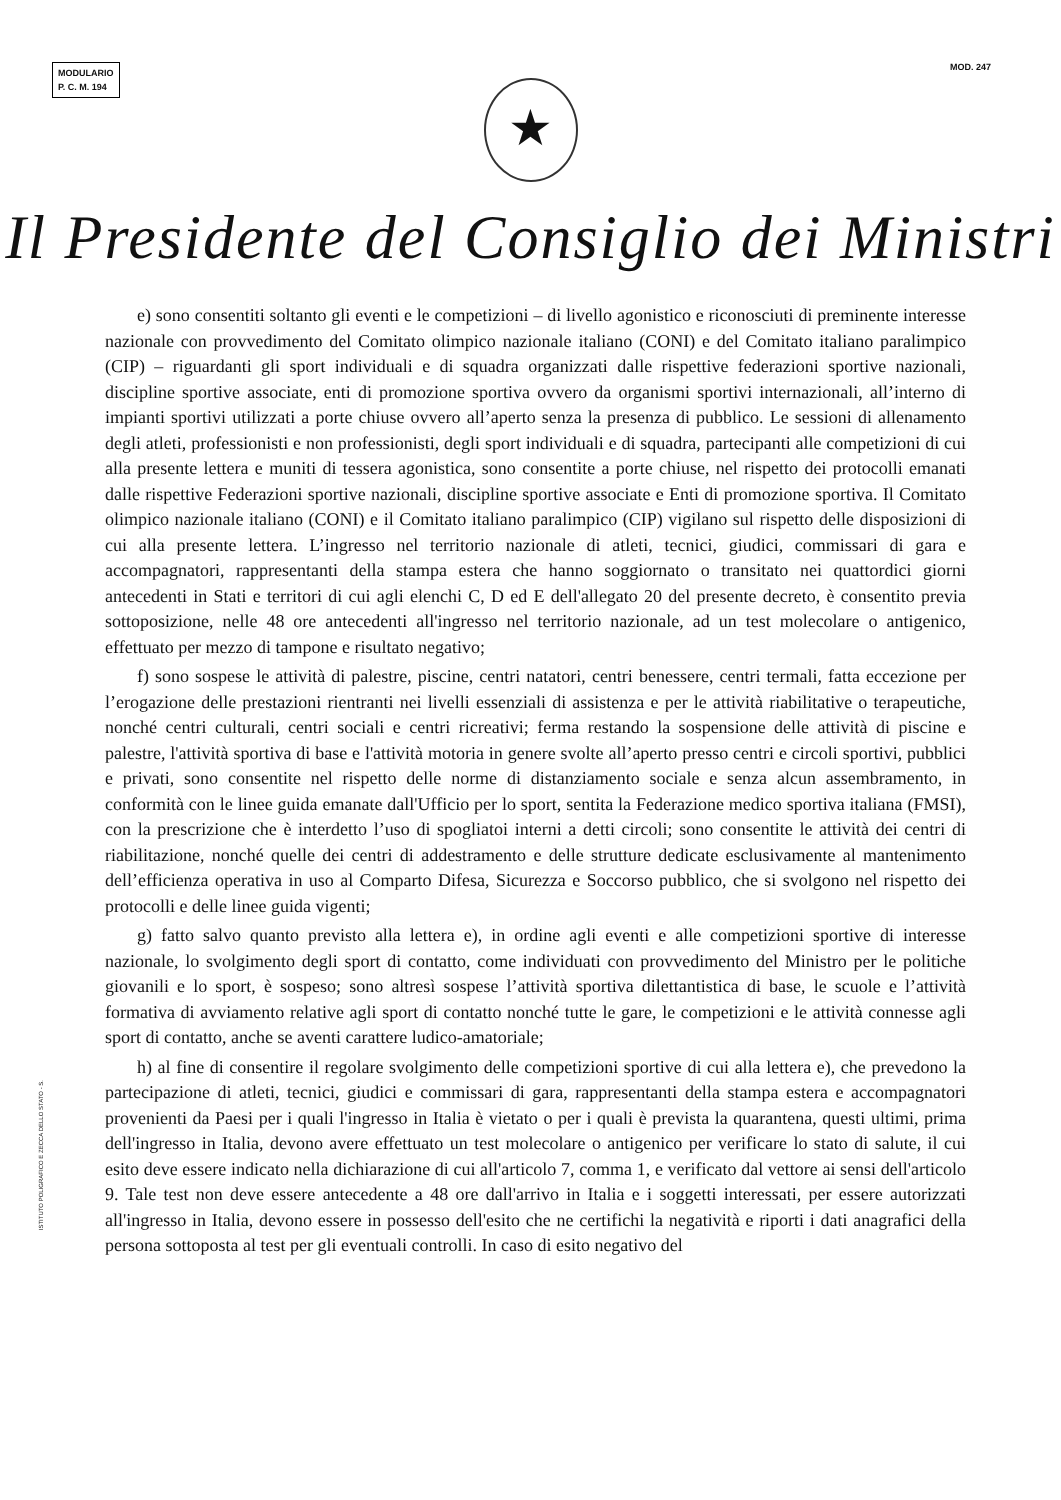MODULARIO
P. C. M. 194
MOD. 247
★
Il Presidente del Consiglio dei Ministri
e) sono consentiti soltanto gli eventi e le competizioni – di livello agonistico e riconosciuti di preminente interesse nazionale con provvedimento del Comitato olimpico nazionale italiano (CONI) e del Comitato italiano paralimpico (CIP) – riguardanti gli sport individuali e di squadra organizzati dalle rispettive federazioni sportive nazionali, discipline sportive associate, enti di promozione sportiva ovvero da organismi sportivi internazionali, all’interno di impianti sportivi utilizzati a porte chiuse ovvero all’aperto senza la presenza di pubblico. Le sessioni di allenamento degli atleti, professionisti e non professionisti, degli sport individuali e di squadra, partecipanti alle competizioni di cui alla presente lettera e muniti di tessera agonistica, sono consentite a porte chiuse, nel rispetto dei protocolli emanati dalle rispettive Federazioni sportive nazionali, discipline sportive associate e Enti di promozione sportiva. Il Comitato olimpico nazionale italiano (CONI) e il Comitato italiano paralimpico (CIP) vigilano sul rispetto delle disposizioni di cui alla presente lettera. L’ingresso nel territorio nazionale di atleti, tecnici, giudici, commissari di gara e accompagnatori, rappresentanti della stampa estera che hanno soggiornato o transitato nei quattordici giorni antecedenti in Stati e territori di cui agli elenchi C, D ed E dell'allegato 20 del presente decreto, è consentito previa sottoposizione, nelle 48 ore antecedenti all'ingresso nel territorio nazionale, ad un test molecolare o antigenico, effettuato per mezzo di tampone e risultato negativo;
f) sono sospese le attività di palestre, piscine, centri natatori, centri benessere, centri termali, fatta eccezione per l’erogazione delle prestazioni rientranti nei livelli essenziali di assistenza e per le attività riabilitative o terapeutiche, nonché centri culturali, centri sociali e centri ricreativi; ferma restando la sospensione delle attività di piscine e palestre, l'attività sportiva di base e l'attività motoria in genere svolte all’aperto presso centri e circoli sportivi, pubblici e privati, sono consentite nel rispetto delle norme di distanziamento sociale e senza alcun assembramento, in conformità con le linee guida emanate dall'Ufficio per lo sport, sentita la Federazione medico sportiva italiana (FMSI), con la prescrizione che è interdetto l’uso di spogliatoi interni a detti circoli; sono consentite le attività dei centri di riabilitazione, nonché quelle dei centri di addestramento e delle strutture dedicate esclusivamente al mantenimento dell’efficienza operativa in uso al Comparto Difesa, Sicurezza e Soccorso pubblico, che si svolgono nel rispetto dei protocolli e delle linee guida vigenti;
g) fatto salvo quanto previsto alla lettera e), in ordine agli eventi e alle competizioni sportive di interesse nazionale, lo svolgimento degli sport di contatto, come individuati con provvedimento del Ministro per le politiche giovanili e lo sport, è sospeso; sono altresì sospese l’attività sportiva dilettantistica di base, le scuole e l’attività formativa di avviamento relative agli sport di contatto nonché tutte le gare, le competizioni e le attività connesse agli sport di contatto, anche se aventi carattere ludico-amatoriale;
h) al fine di consentire il regolare svolgimento delle competizioni sportive di cui alla lettera e), che prevedono la partecipazione di atleti, tecnici, giudici e commissari di gara, rappresentanti della stampa estera e accompagnatori provenienti da Paesi per i quali l'ingresso in Italia è vietato o per i quali è prevista la quarantena, questi ultimi, prima dell'ingresso in Italia, devono avere effettuato un test molecolare o antigenico per verificare lo stato di salute, il cui esito deve essere indicato nella dichiarazione di cui all'articolo 7, comma 1, e verificato dal vettore ai sensi dell'articolo 9. Tale test non deve essere antecedente a 48 ore dall'arrivo in Italia e i soggetti interessati, per essere autorizzati all'ingresso in Italia, devono essere in possesso dell'esito che ne certifichi la negatività e riporti i dati anagrafici della persona sottoposta al test per gli eventuali controlli. In caso di esito negativo del
ISTITUTO POLIGRAFICO E ZECCA DELLO STATO - S.